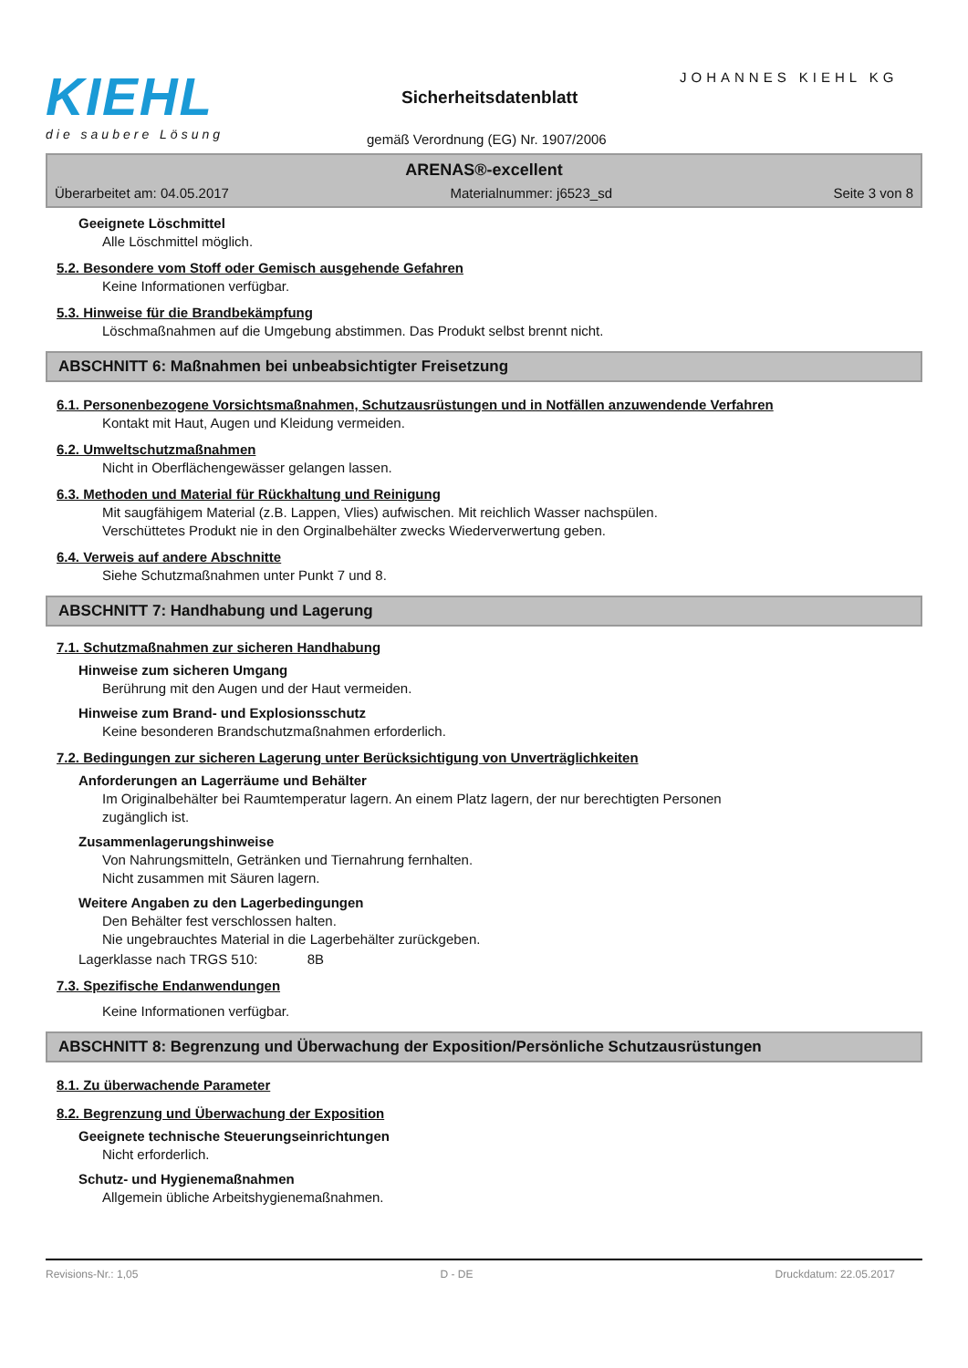KIEHL
die saubere Lösung
JOHANNES KIEHL KG
Sicherheitsdatenblatt
gemäß Verordnung (EG) Nr. 1907/2006
ARENAS®-excellent
Überarbeitet am: 04.05.2017 Materialnummer: j6523_sd Seite 3 von 8
Geeignete Löschmittel
Alle Löschmittel möglich.
5.2. Besondere vom Stoff oder Gemisch ausgehende Gefahren
Keine Informationen verfügbar.
5.3. Hinweise für die Brandbekämpfung
Löschmaßnahmen auf die Umgebung abstimmen. Das Produkt selbst brennt nicht.
ABSCHNITT 6: Maßnahmen bei unbeabsichtigter Freisetzung
6.1. Personenbezogene Vorsichtsmaßnahmen, Schutzausrüstungen und in Notfällen anzuwendende Verfahren
Kontakt mit Haut, Augen und Kleidung vermeiden.
6.2. Umweltschutzmaßnahmen
Nicht in Oberflächengewässer gelangen lassen.
6.3. Methoden und Material für Rückhaltung und Reinigung
Mit saugfähigem Material (z.B. Lappen, Vlies) aufwischen. Mit reichlich Wasser nachspülen.
Verschüttetes Produkt nie in den Orginalbehälter zwecks Wiederverwertung geben.
6.4. Verweis auf andere Abschnitte
Siehe Schutzmaßnahmen unter Punkt 7 und 8.
ABSCHNITT 7: Handhabung und Lagerung
7.1. Schutzmaßnahmen zur sicheren Handhabung
Hinweise zum sicheren Umgang
Berührung mit den Augen und der Haut vermeiden.
Hinweise zum Brand- und Explosionsschutz
Keine besonderen Brandschutzmaßnahmen erforderlich.
7.2. Bedingungen zur sicheren Lagerung unter Berücksichtigung von Unverträglichkeiten
Anforderungen an Lagerräume und Behälter
Im Originalbehälter bei Raumtemperatur lagern. An einem Platz lagern, der nur berechtigten Personen
zugänglich ist.
Zusammenlagerungshinweise
Von Nahrungsmitteln, Getränken und Tiernahrung fernhalten.
Nicht zusammen mit Säuren lagern.
Weitere Angaben zu den Lagerbedingungen
Den Behälter fest verschlossen halten.
Nie ungebrauchtes Material in die Lagerbehälter zurückgeben.
Lagerklasse nach TRGS 510: 8B
7.3. Spezifische Endanwendungen
Keine Informationen verfügbar.
ABSCHNITT 8: Begrenzung und Überwachung der Exposition/Persönliche Schutzausrüstungen
8.1. Zu überwachende Parameter
8.2. Begrenzung und Überwachung der Exposition
Geeignete technische Steuerungseinrichtungen
Nicht erforderlich.
Schutz- und Hygienemaßnahmen
Allgemein übliche Arbeitshygienemaßnahmen.
Revisions-Nr.: 1,05 D - DE Druckdatum: 22.05.2017